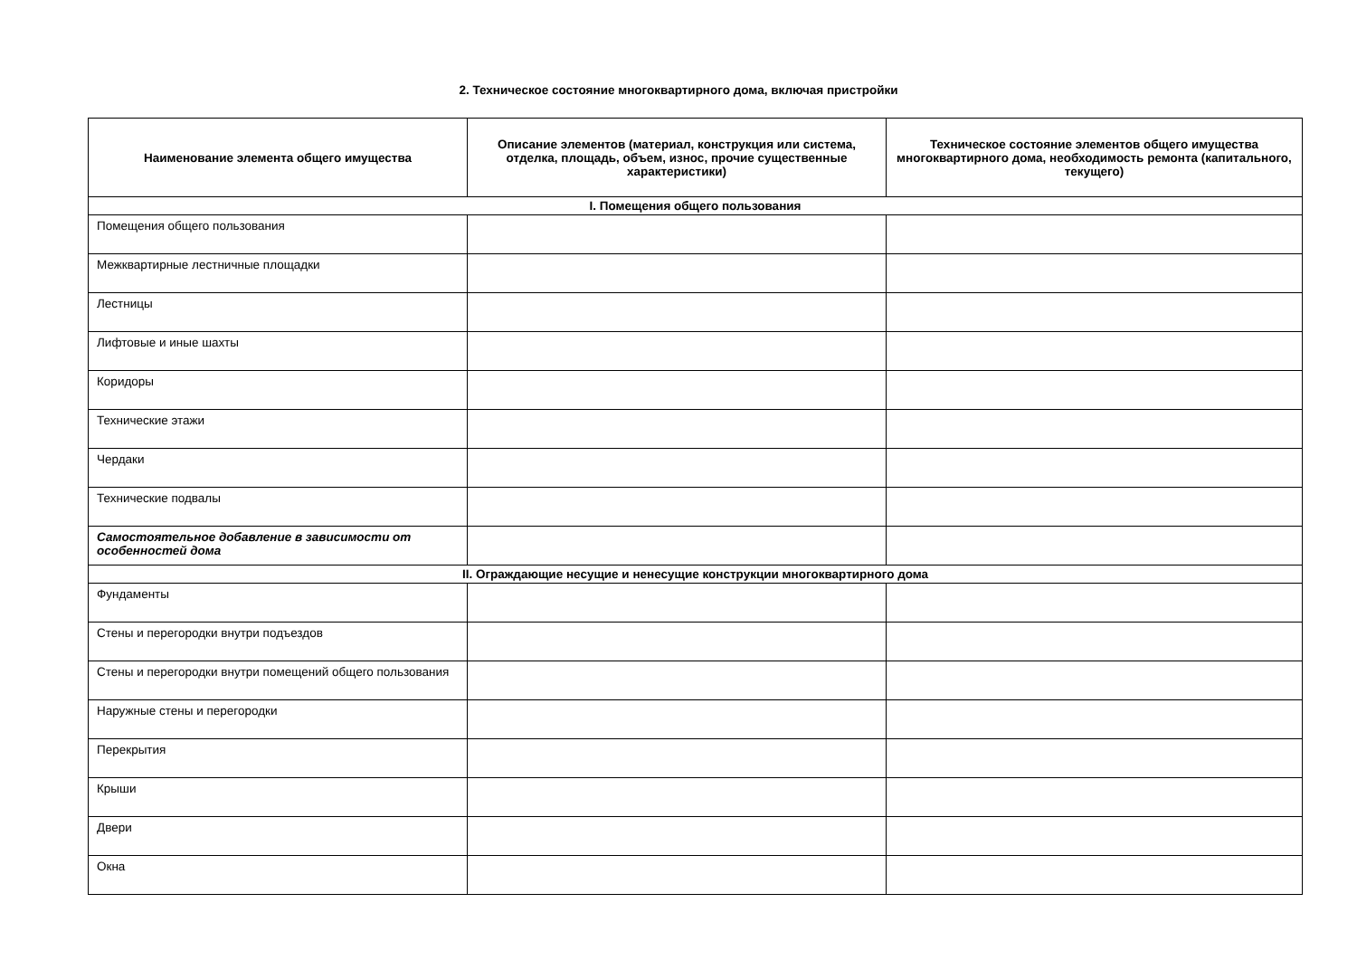2. Техническое состояние многоквартирного дома, включая пристройки
| Наименование элемента общего имущества | Описание элементов (материал, конструкция или система, отделка, площадь, объем, износ, прочие существенные характеристики) | Техническое состояние элементов общего имущества многоквартирного дома, необходимость ремонта (капитального, текущего) |
| --- | --- | --- |
| I. Помещения общего пользования | | |
| Помещения общего пользования | | |
| Межквартирные лестничные площадки | | |
| Лестницы | | |
| Лифтовые и иные шахты | | |
| Коридоры | | |
| Технические этажи | | |
| Чердаки | | |
| Технические подвалы | | |
| Самостоятельное добавление в зависимости от особенностей дома | | |
| II. Ограждающие несущие и ненесущие конструкции многоквартирного дома | | |
| Фундаменты | | |
| Стены и перегородки внутри подъездов | | |
| Стены и перегородки внутри помещений общего пользования | | |
| Наружные стены и перегородки | | |
| Перекрытия | | |
| Крыши | | |
| Двери | | |
| Окна | | |